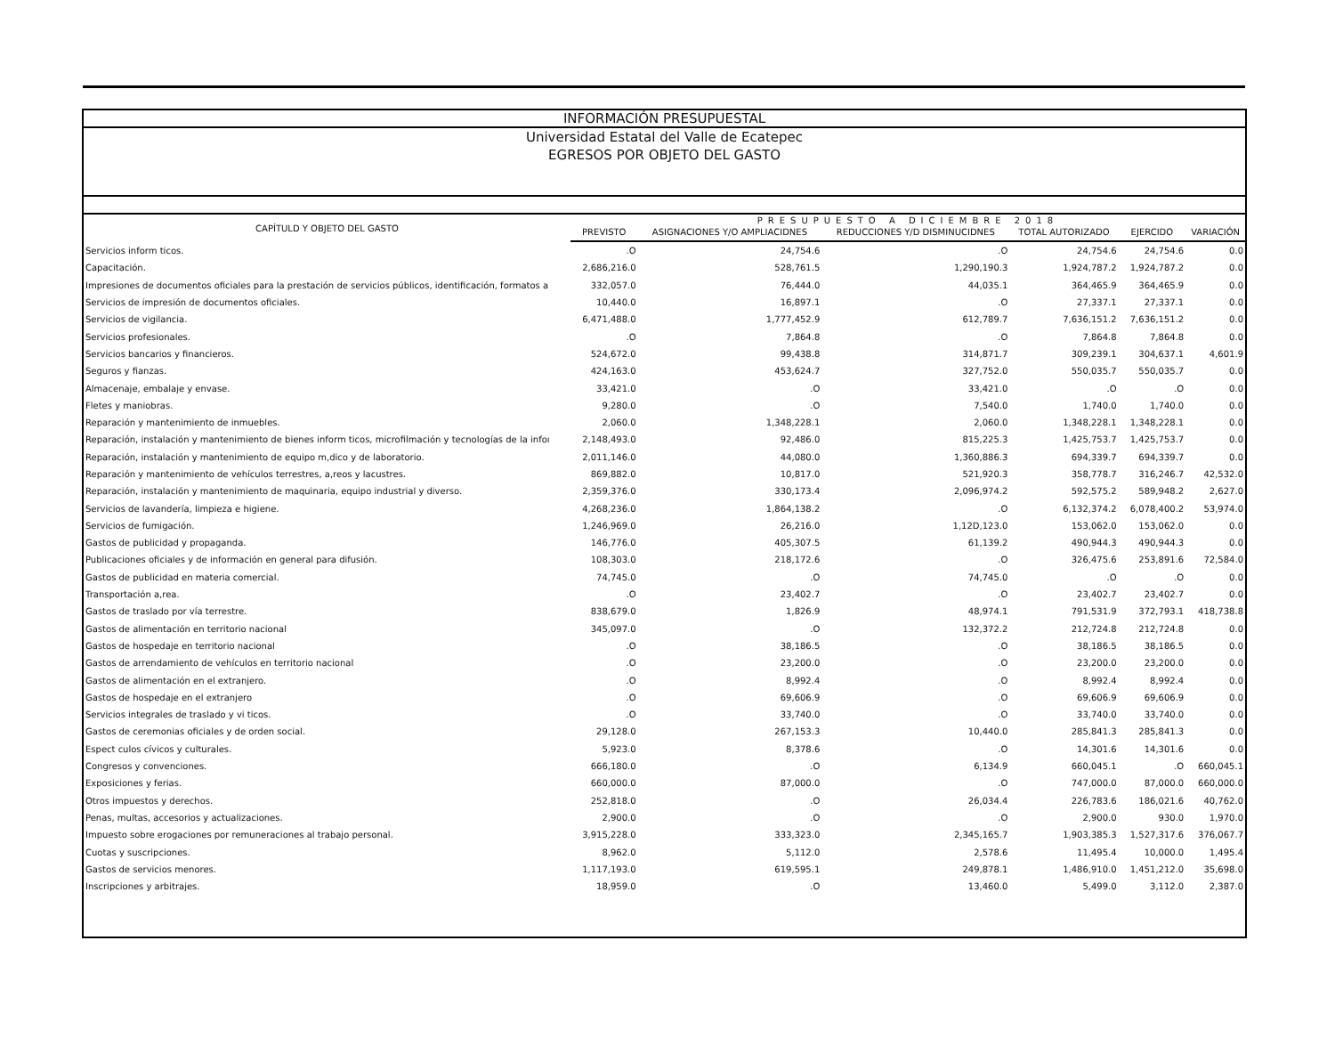INFORMACIÓN PRESUPUESTAL
Universidad Estatal del Valle de Ecatepec
EGRESOS POR OBJETO DEL GASTO
| CAPÍTULD Y OBJETO DEL GASTO | PRESUPUESTO A DICIEMBRE 2018 | | | | | |
| --- | --- | --- | --- | --- | --- | --- |
| | PREVISTO | ASIGNACIONES Y/O AMPLIACIDNES | REDUCCIONES Y/D DISMINUCIDNES | TOTAL AUTORIZADO | EJERCIDO | VARIACIÓN |
| Servicios inform ticos. | .O | 24,754.6 | .O | 24,754.6 | 24,754.6 | 0.0 |
| Capacitación. | 2,686,216.0 | 528,761.5 | 1,290,190.3 | 1,924,787.2 | 1,924,787.2 | 0.0 |
| Impresiones de documentos oficiales para la prestación de servicios públicos, identificación, formatos a | 332,057.0 | 76,444.0 | 44,035.1 | 364,465.9 | 364,465.9 | 0.0 |
| Servicios de impresión de documentos oficiales. | 10,440.0 | 16,897.1 | .O | 27,337.1 | 27,337.1 | 0.0 |
| Servicios de vigilancia. | 6,471,488.0 | 1,777,452.9 | 612,789.7 | 7,636,151.2 | 7,636,151.2 | 0.0 |
| Servicios profesionales. | .O | 7,864.8 | .O | 7,864.8 | 7,864.8 | 0.0 |
| Servicios bancarios y financieros. | 524,672.0 | 99,438.8 | 314,871.7 | 309,239.1 | 304,637.1 | 4,601.9 |
| Seguros y fianzas. | 424,163.0 | 453,624.7 | 327,752.0 | 550,035.7 | 550,035.7 | 0.0 |
| Almacenaje, embalaje y envase. | 33,421.0 | .O | 33,421.0 | .O | .O | 0.0 |
| Fletes y maniobras. | 9,280.0 | .O | 7,540.0 | 1,740.0 | 1,740.0 | 0.0 |
| Reparación y mantenimiento de inmuebles. | 2,060.0 | 1,348,228.1 | 2,060.0 | 1,348,228.1 | 1,348,228.1 | 0.0 |
| Reparación, instalación y mantenimiento de bienes inform ticos, microfilmación y tecnologías de la infoı | 2,148,493.0 | 92,486.0 | 815,225.3 | 1,425,753.7 | 1,425,753.7 | 0.0 |
| Reparación, instalación y mantenimiento de equipo m,dico y de laboratorio. | 2,011,146.0 | 44,080.0 | 1,360,886.3 | 694,339.7 | 694,339.7 | 0.0 |
| Reparación y mantenimiento de vehículos terrestres, a,reos y lacustres. | 869,882.0 | 10,817.0 | 521,920.3 | 358,778.7 | 316,246.7 | 42,532.0 |
| Reparación, instalación y mantenimiento de maquinaria, equipo industrial y diverso. | 2,359,376.0 | 330,173.4 | 2,096,974.2 | 592,575.2 | 589,948.2 | 2,627.0 |
| Servicios de lavandería, limpieza e higiene. | 4,268,236.0 | 1,864,138.2 | .O | 6,132,374.2 | 6,078,400.2 | 53,974.0 |
| Servicios de fumigación. | 1,246,969.0 | 26,216.0 | 1,12D,123.0 | 153,062.0 | 153,062.0 | 0.0 |
| Gastos de publicidad y propaganda. | 146,776.0 | 405,307.5 | 61,139.2 | 490,944.3 | 490,944.3 | 0.0 |
| Publicaciones oficiales y de información en general para difusión. | 108,303.0 | 218,172.6 | .O | 326,475.6 | 253,891.6 | 72,584.0 |
| Gastos de publicidad en materia comercial. | 74,745.0 | .O | 74,745.0 | .O | .O | 0.0 |
| Transportación a,rea. | .O | 23,402.7 | .O | 23,402.7 | 23,402.7 | 0.0 |
| Gastos de traslado por vía terrestre. | 838,679.0 | 1,826.9 | 48,974.1 | 791,531.9 | 372,793.1 | 418,738.8 |
| Gastos de alimentación en territorio nacional | 345,097.0 | .O | 132,372.2 | 212,724.8 | 212,724.8 | 0.0 |
| Gastos de hospedaje en territorio nacional | .O | 38,186.5 | .O | 38,186.5 | 38,186.5 | 0.0 |
| Gastos de arrendamiento de vehículos en territorio nacional | .O | 23,200.0 | .O | 23,200.0 | 23,200.0 | 0.0 |
| Gastos de alimentación en el extranjero. | .O | 8,992.4 | .O | 8,992.4 | 8,992.4 | 0.0 |
| Gastos de hospedaje en el extranjero | .O | 69,606.9 | .O | 69,606.9 | 69,606.9 | 0.0 |
| Servicios integrales de traslado y vi ticos. | .O | 33,740.0 | .O | 33,740.0 | 33,740.0 | 0.0 |
| Gastos de ceremonias oficiales y de orden social. | 29,128.0 | 267,153.3 | 10,440.0 | 285,841.3 | 285,841.3 | 0.0 |
| Espect culos cívicos y culturales. | 5,923.0 | 8,378.6 | .O | 14,301.6 | 14,301.6 | 0.0 |
| Congresos y convenciones. | 666,180.0 | .O | 6,134.9 | 660,045.1 | .O | 660,045.1 |
| Exposiciones y ferias. | 660,000.0 | 87,000.0 | .O | 747,000.0 | 87,000.0 | 660,000.0 |
| Otros impuestos y derechos. | 252,818.0 | .O | 26,034.4 | 226,783.6 | 186,021.6 | 40,762.0 |
| Penas, multas, accesorios y actualizaciones. | 2,900.0 | .O | .O | 2,900.0 | 930.0 | 1,970.0 |
| Impuesto sobre erogaciones por remuneraciones al trabajo personal. | 3,915,228.0 | 333,323.0 | 2,345,165.7 | 1,903,385.3 | 1,527,317.6 | 376,067.7 |
| Cuotas y suscripciones. | 8,962.0 | 5,112.0 | 2,578.6 | 11,495.4 | 10,000.0 | 1,495.4 |
| Gastos de servicios menores. | 1,117,193.0 | 619,595.1 | 249,878.1 | 1,486,910.0 | 1,451,212.0 | 35,698.0 |
| Inscripciones y arbitrajes. | 18,959.0 | .O | 13,460.0 | 5,499.0 | 3,112.0 | 2,387.0 |